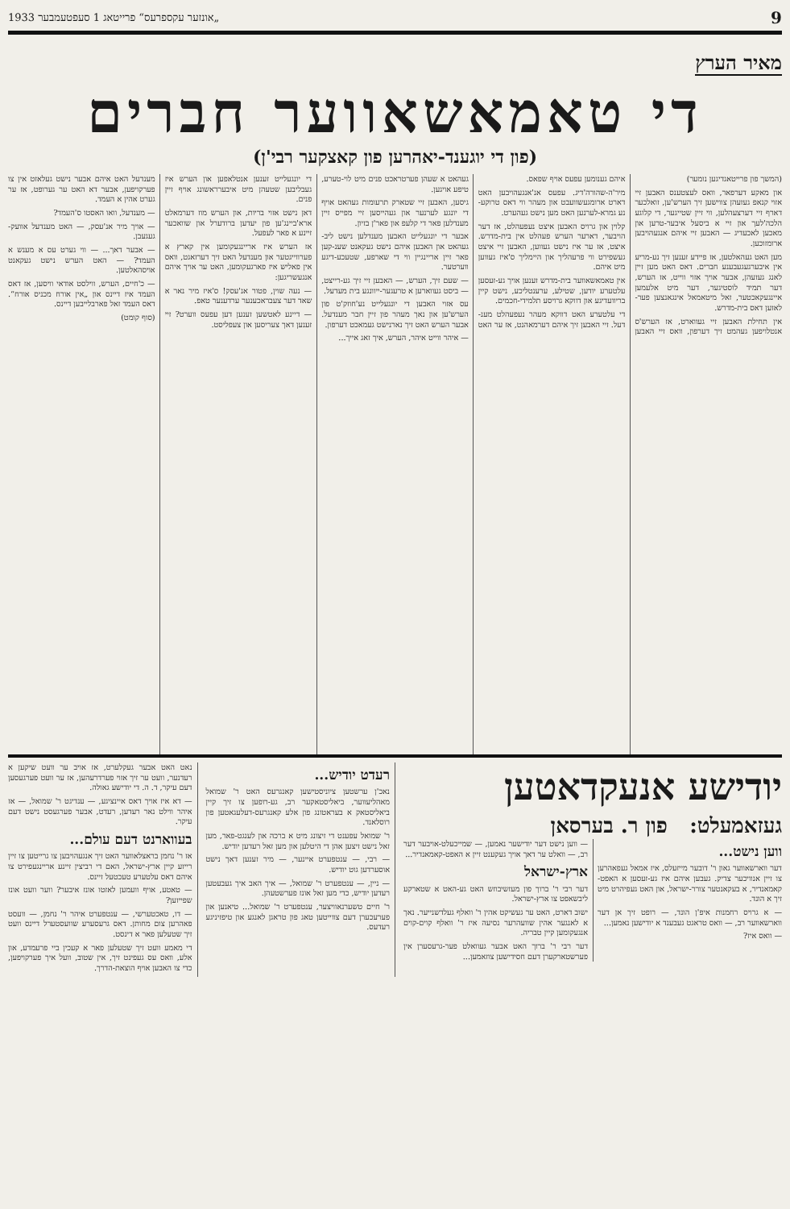9 „אונזער עקספרעס“ פרייטאג 1 סעפטעמבער 1933
מאיר הערץ
די טאמאשאווער חברים
(פון די יוגענד-יאהרען פון קאצקער רבי'ן)
(המשך פון פרייטאגדיגען נומער)
און מאקע דערפאר, וואס לעצטענס האבען זיי אזוי קנאפ געזעהן צווישען זיך הערש'ען, זואלכער דארף זיי דערצעהלען, ווי זיין שטייגער, די קלוגע הלכה'לעך און זיי א ביסעל איבער-טרען און מאכען לאכעדיג — האבען זיי איהם אנגעהויבען ארומזוכען.
מען האט געהאלטען, אז פיידע זענען זיך נע-מריע אין איבערגעגעבענע חברים. דאס האט מען זיין לאנג געזעהן, אבער אויך אזוי ווייט, אז הערש, דער תמיד לוסטיגער, דער מיט אלעמען איינגעקאכטער, זאל מיטאמאל אינגאנצען פער-לאזען דאס בית-מדרש.
אין תחילת האבען זיי געווארט, אז הערש'ס אנטלויפען געהמט זיך דערפון, וואס זיי האבען איהם גענומען עפעס אויף שפאס.
מיר'ה-שהורה'דיג. עפעס אנ'אנגעהויבען האט דארט ארומגעשוועבט און מעהר ווי דאס טרוקע-נע גמרא-לערנען האט מען נישט געהערט.
קלוין און גרויס האבען איצט נעפעהלט, אז דער הויבער, דארער הערש פעהלט אין בית-מדרש. איצט, אז ער איז נישט געווען, האבען זיי איצט געשפירט ווי פרעהליך און היימליך ס'איז געווען מיט איהם.
אין טאמאשאווער בית-מדרש זענען אויך גע-זעסען עלטערע יודען, שטילע, ערענטליכע, נישט קיין בריוועדיגע און דווקא גרויסע תלמידי-חכמים.
די עלטערע האט דווקא מעהר נעפעהלט מענ-דעל. זיי האבען זיך איהם דערמאהנט, אז ער האט געהאט א שעהן פערטראכט פנים מיט לוי-טערע, טיפע אויגען.
גיסען, האבען זיי שטארק תרעומות געהאט אויף די יונגע לערנער און געהייסען זיי מפייס זיין מענדלען פאר די קלעפ און פאר'ן בזיון.
אבער די יונגעלייט האבען מענדלען נישט ליב-געהאט און האבען איהם נישט געקאנט שענ-קען פאר זיין אריינגיין ווי די שארפע, שטעכע-דיגע ווערטער.
— שעם זיך, הערש, — האבען זיי זיך גע-רייצט, — ביסט געווארען א טרעגער-ייוונגע בית מעדעל.
עס אזוי האבען די יונגעלייט נע'חוזק'ט פון הערש'ען און נאך מעהר פון זיין חבר מענדעל. אבער הערש האט זיך נארנישט געמאכט דערפון.
— איהר ווייט איהר, הערש, איך זאג אייך...
די יונגעלייט זענען אנטלאפען און הערש איז געבליבען שטעהן מיט איבערראשונג אויף זיין פנים.
דאן נישט אזוי בריות, און הערש מוז דערמאלט ארא'ביינג'ען פון יעדען ברודערל און שוואכער זיינע א פאר לעפעל.
אז הערש איז אריינגעקומען אין קארץ א פערווייגטער און מענדעל האט זיך דערזאגט, וואס אין פאליש איז פארגעקומען, האט ער אויך איהם אנגעשריגען:
— נעה שוין, פטור אנ'עסק! ס'איז מיר נאר א שאד דער צעבראכענער ערדענער טאפ.
— דיינע לאטשען זענען דען עפעס ווערט? זיי זענען דאך צעריסען און צעפליסט.
מענדעל האט איהם אבער נישט געלאזט אין צו פערקויפען, אבער דא האט ער גערופט, אז ער גערט אהין א העמד.
— מענדעל, וואו האסטו ס'העמד?
— אויך מיר אנ'עסק, — האט מענדעל אוועק-געגעבן.
— אבער דאך... — ווי גערט עס א מענש א העמד? — האט הערש נישט געקאנט אויסהאלטען.
— כ'חיים, הערש, ווילסט אודאי וויסען, אז דאס העמד איז דיינס און „אין אורח מכניס אורח“. דאס העמד זאל פארבלייבען דיינס.
(סוף קומט)
יודישע אנעקדאטען
געזאמעלט: פון ר. בערסאן
ווען נישט...
דער ווארשאווער גאון ר' דובער מייזעלס, איז אמאל געפאהרען צו זיין אנוויכער צדיק. געבען איהם איז גע-זעסען א האפט-קאמאנדיר, א בעקאנטער צורר-ישראל, און האט געפיהרט מיט זיך א הונד.
— א גרויס רחמנות איפ'ן הונד, — רופט זיך אן דער ווארשאווער רב, — וואס טראגט געבענד א יודישען נאמען...
— וואס איז?
— ווען נישט דער יודישער נאמען, — שמייכעלט-אויבער דער רב, — וואלט ער דאך אויך געקענט זיין א האפט-קאמאנדיר...
ארץ-ישראל
דער רבי ר' ברוך פון מעזשיבוזש האט גע-האט א שטארקע ליבשאפט צו ארץ-ישראל.
ישוב דארט, האט ער געשיקט אהין ר' וואלף געלדשנייער. נאך א לאנגער אהין שוועהרער נסיעה איז ר' וואלף קוים-קוים אנגעקומען קיין טבריה.
דער רבי ר' ברוך האט אבער געוואלט פער-גרעסערן אין פערשטארקערן דעם חסידישען צוזאמען...
רעדט יודיש...
נאכ'ן ערשטען ציוניסטישען קאנגרעס האט ר' שמואל מאהליעווער, ביאליסטאקער רב, גע-רופען צו זיך קיין ביאליסטאק א בעראטונג פון אלע קאנגרעס-דעלעגאטען פון רוסלאנד.
ר' שמואל עפענט די זיצונג מיט א ברכה און לענגט-פאר, מען זאל נישט זיצען אהן די היטלען און מען זאל רעדען יודיש.
— רבי, — ענטפערט איינער, — מיר זענען דאך נישט אוסערדען גוט יודיש.
— ניין, — ענטפערט ר' שמואל, — איך האב איך געבעטען רעדען יודיש, כדי מען זאל אונז פערשטעהן.
ר' חיים טשערנאוויצער, ענטפערט ר' שמואל... טיאנען און פערעכערן דעם צווייטען טאג פון טראגן לאנגע און טיפזיניגע רעדעס.
נאט האט אבער געקלערט, אז אויב ער וועט שיקען א רעדנער, וועט ער זיך אזוי פערדרעהען, אז ער וועט פערגעסען דעם עיקר, ד. ה. די יודישע גאולה.
— דא איז אויך דאס איינציגע, — ענדיגט ר' שמואל, — אז איהר ווילט נאר רעדען, רעדט, אבער פערגעסט נישט דעם עיקר.
בעווארנט דעם עולם...
אז ר' נחמן בראצלאווער האט זיך אנגעהויבען צו גרייטען צו זיין רייזע קיין ארץ-ישראל, האם די רביצין זיינע אריינגעפירט צו איהם דאס עלטערע טעכטעל זיינס.
— טאטע, אויף וועמען לאזטו אונז איבער? ווער וועט אונז שפייזען?
— דו, טאכטערשי, — ענטפערט איהר ר' נחמן, — וועסט פאהרען צום מחותן. דאס גרעסערע שוועסטערל דיינס וועט זיך שטעלען פאר א דינסט.
די מאמע וועט זיך שטעלען פאר א קעכין ביי פרעמדע, און אלע, וואס עס געפינט זיך, אין שטוב, וועל איך פערקויפען, כדי צו האבען אויף הוצאת-הדרך.